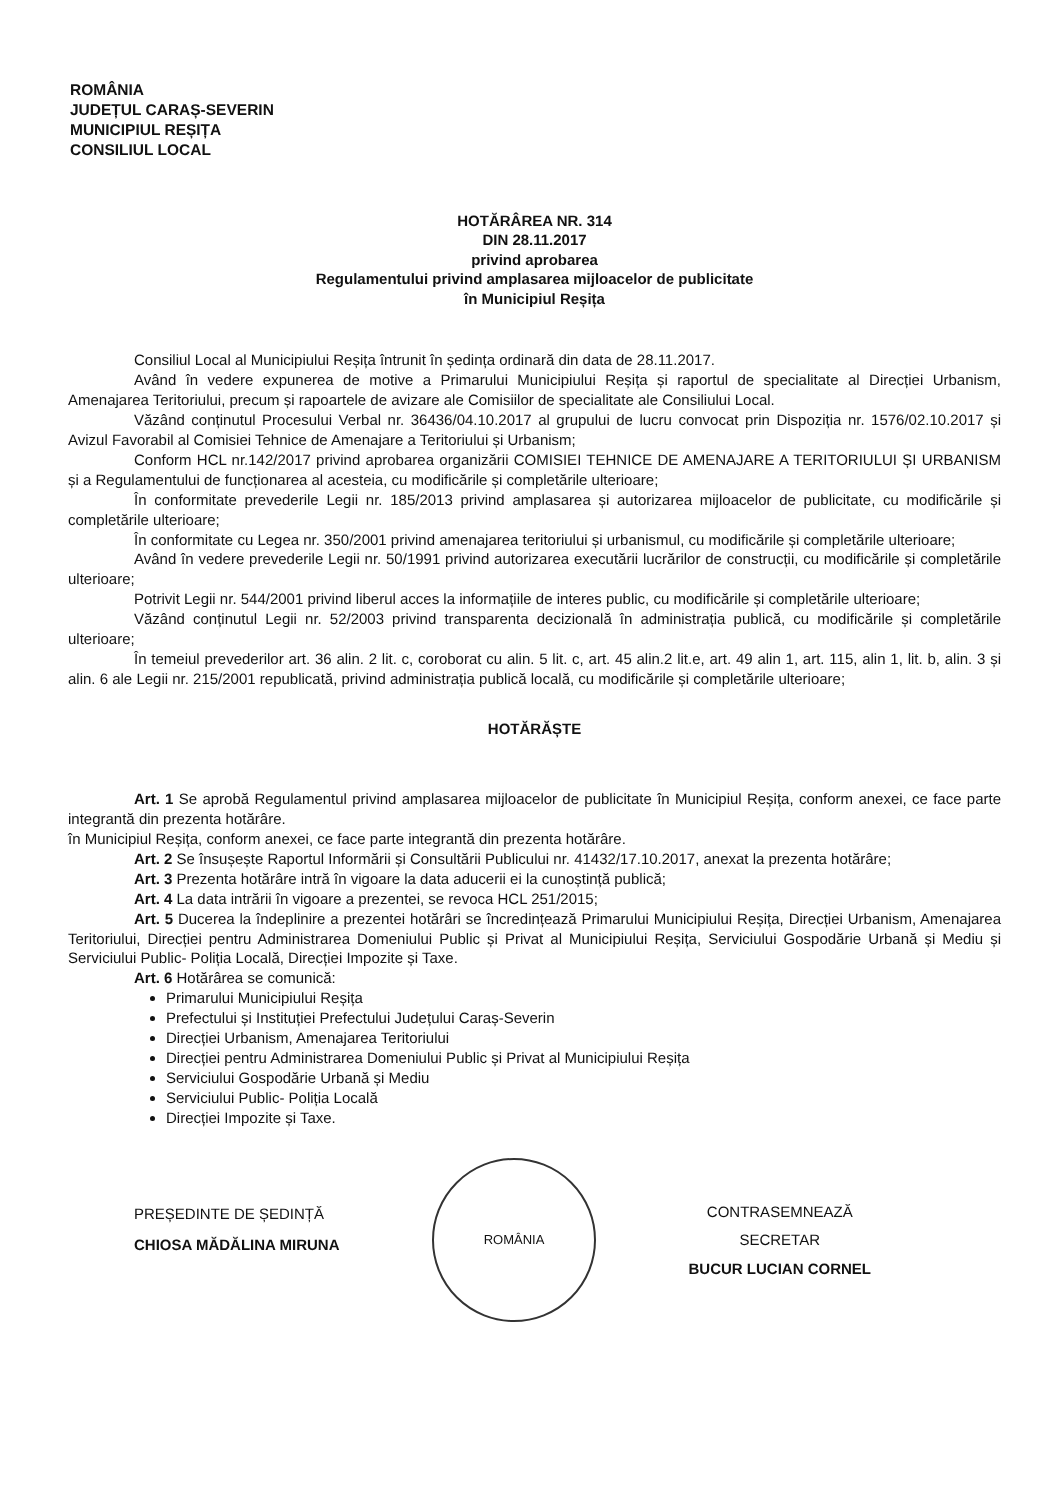ROMÂNIA
JUDEȚUL CARAȘ-SEVERIN
MUNICIPIUL REȘIȚA
CONSILIUL LOCAL
HOTĂRÂREA NR. 314
DIN 28.11.2017
privind aprobarea
Regulamentului privind amplasarea mijloacelor de publicitate
în Municipiul Reșița
Consiliul Local al Municipiului Reșița întrunit în ședința ordinară din data de 28.11.2017.
Având în vedere expunerea de motive a Primarului Municipiului Reșița și raportul de specialitate al Direcției Urbanism, Amenajarea Teritoriului, precum și rapoartele de avizare ale Comisiilor de specialitate ale Consiliului Local.
Văzând conținutul Procesului Verbal nr. 36436/04.10.2017 al grupului de lucru convocat prin Dispoziția nr. 1576/02.10.2017 și Avizul Favorabil al Comisiei Tehnice de Amenajare a Teritoriului și Urbanism;
Conform HCL nr.142/2017 privind aprobarea organizării COMISIEI TEHNICE DE AMENAJARE A TERITORIULUI ȘI URBANISM și a Regulamentului de funcționarea al acesteia, cu modificările și completările ulterioare;
În conformitate prevederile Legii nr. 185/2013 privind amplasarea și autorizarea mijloacelor de publicitate, cu modificările și completările ulterioare;
În conformitate cu Legea nr. 350/2001 privind amenajarea teritoriului și urbanismul, cu modificările și completările ulterioare;
Având în vedere prevederile Legii nr. 50/1991 privind autorizarea executării lucrărilor de construcții, cu modificările și completările ulterioare;
Potrivit Legii nr. 544/2001 privind liberul acces la informațiile de interes public, cu modificările și completările ulterioare;
Văzând conținutul Legii nr. 52/2003 privind transparenta decizională în administrația publică, cu modificările și completările ulterioare;
În temeiul prevederilor art. 36 alin. 2 lit. c, coroborat cu alin. 5 lit. c, art. 45 alin.2 lit.e, art. 49 alin 1, art. 115, alin 1, lit. b, alin. 3 și alin. 6 ale Legii nr. 215/2001 republicată, privind administrația publică locală, cu modificările și completările ulterioare;
HOTĂRĂȘTE
Art. 1 Se aprobă Regulamentul privind amplasarea mijloacelor de publicitate în Municipiul Reșița, conform anexei, ce face parte integrantă din prezenta hotărâre.
în Municipiul Reșița, conform anexei, ce face parte integrantă din prezenta hotărâre.
Art. 2 Se însușește Raportul Informării și Consultării Publicului nr. 41432/17.10.2017, anexat la prezenta hotărâre;
Art. 3 Prezenta hotărâre intră în vigoare la data aducerii ei la cunoștință publică;
Art. 4 La data intrării în vigoare a prezentei, se revoca HCL 251/2015;
Art. 5 Ducerea la îndeplinire a prezentei hotărâri se încredințează Primarului Municipiului Reșița, Direcției Urbanism, Amenajarea Teritoriului, Direcției pentru Administrarea Domeniului Public și Privat al Municipiului Reșița, Serviciului Gospodărie Urbană și Mediu și Serviciului Public- Poliția Locală, Direcției Impozite și Taxe.
Art. 6 Hotărârea se comunică:
Primarului Municipiului Reșița
Prefectului și Instituției Prefectului Județului Caraș-Severin
Direcției Urbanism, Amenajarea Teritoriului
Direcției pentru Administrarea Domeniului Public și Privat al Municipiului Reșița
Serviciului Gospodărie Urbană și Mediu
Serviciului Public- Poliția Locală
Direcției Impozite și Taxe.
PREȘEDINTE DE ȘEDINȚĂ
CHIOSA MĂDĂLINA MIRUNA
ROMÂNIA
CONTRASEMNEAZĂ
SECRETAR
BUCUR LUCIAN CORNEL